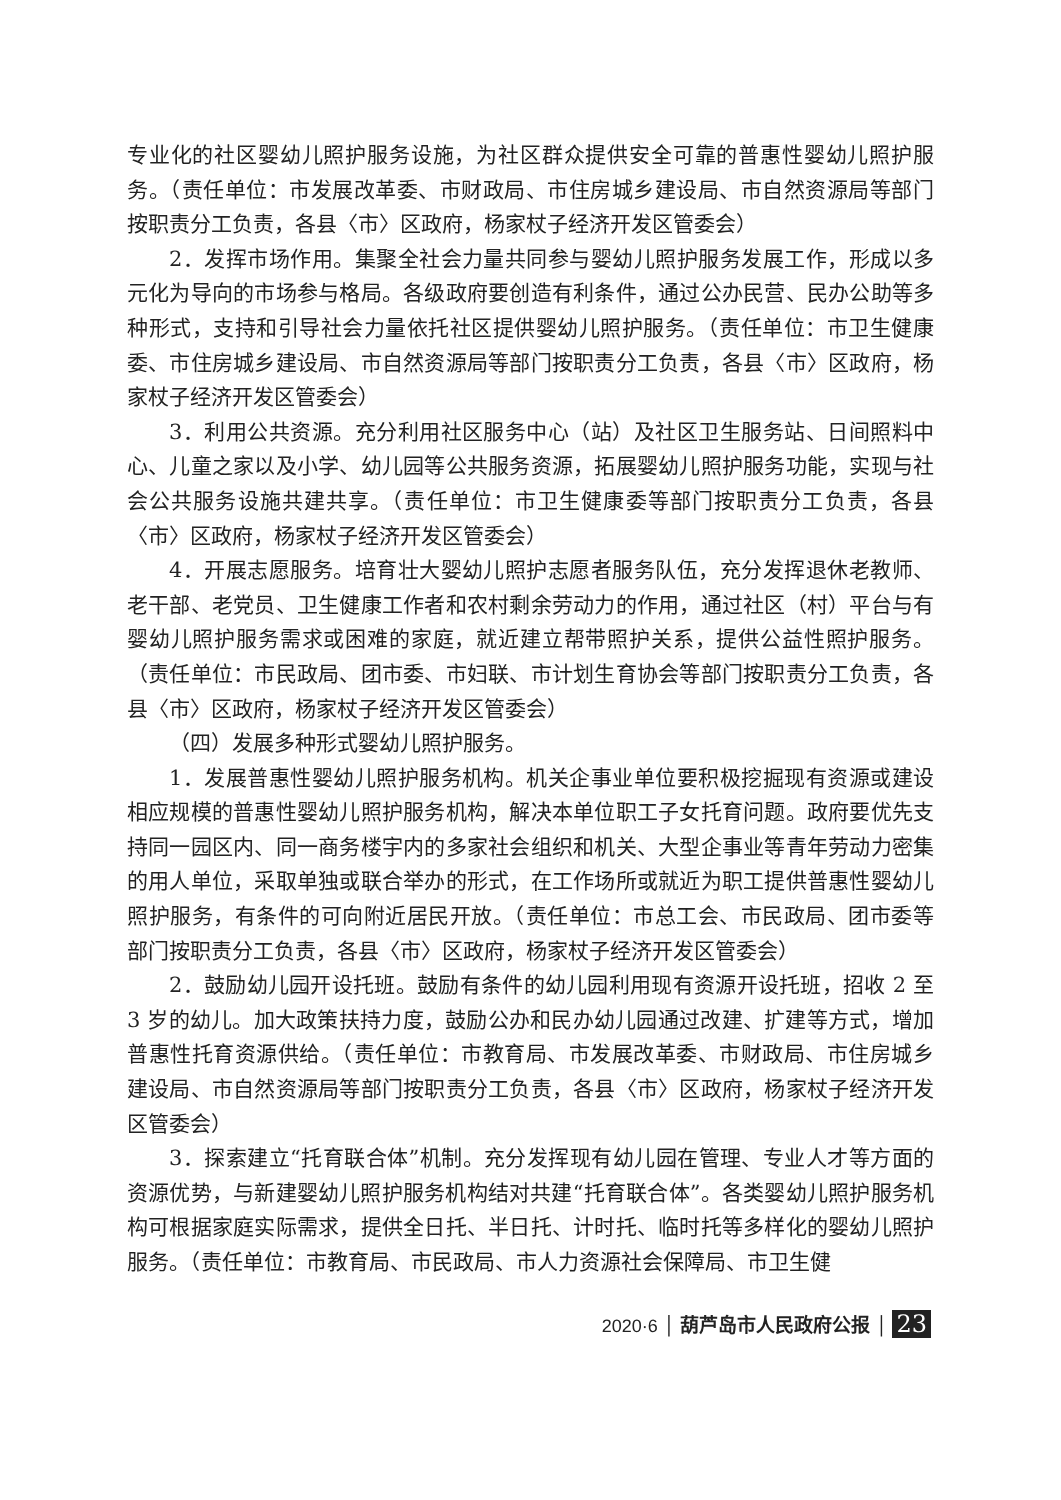专业化的社区婴幼儿照护服务设施，为社区群众提供安全可靠的普惠性婴幼儿照护服务。（责任单位：市发展改革委、市财政局、市住房城乡建设局、市自然资源局等部门按职责分工负责，各县〈市〉区政府，杨家杖子经济开发区管委会）
2．发挥市场作用。集聚全社会力量共同参与婴幼儿照护服务发展工作，形成以多元化为导向的市场参与格局。各级政府要创造有利条件，通过公办民营、民办公助等多种形式，支持和引导社会力量依托社区提供婴幼儿照护服务。（责任单位：市卫生健康委、市住房城乡建设局、市自然资源局等部门按职责分工负责，各县〈市〉区政府，杨家杖子经济开发区管委会）
3．利用公共资源。充分利用社区服务中心（站）及社区卫生服务站、日间照料中心、儿童之家以及小学、幼儿园等公共服务资源，拓展婴幼儿照护服务功能，实现与社会公共服务设施共建共享。（责任单位：市卫生健康委等部门按职责分工负责，各县〈市〉区政府，杨家杖子经济开发区管委会）
4．开展志愿服务。培育壮大婴幼儿照护志愿者服务队伍，充分发挥退休老教师、老干部、老党员、卫生健康工作者和农村剩余劳动力的作用，通过社区（村）平台与有婴幼儿照护服务需求或困难的家庭，就近建立帮带照护关系，提供公益性照护服务。（责任单位：市民政局、团市委、市妇联、市计划生育协会等部门按职责分工负责，各县〈市〉区政府，杨家杖子经济开发区管委会）
（四）发展多种形式婴幼儿照护服务。
1．发展普惠性婴幼儿照护服务机构。机关企事业单位要积极挖掘现有资源或建设相应规模的普惠性婴幼儿照护服务机构，解决本单位职工子女托育问题。政府要优先支持同一园区内、同一商务楼宇内的多家社会组织和机关、大型企事业等青年劳动力密集的用人单位，采取单独或联合举办的形式，在工作场所或就近为职工提供普惠性婴幼儿照护服务，有条件的可向附近居民开放。（责任单位：市总工会、市民政局、团市委等部门按职责分工负责，各县〈市〉区政府，杨家杖子经济开发区管委会）
2．鼓励幼儿园开设托班。鼓励有条件的幼儿园利用现有资源开设托班，招收 2 至 3 岁的幼儿。加大政策扶持力度，鼓励公办和民办幼儿园通过改建、扩建等方式，增加普惠性托育资源供给。（责任单位：市教育局、市发展改革委、市财政局、市住房城乡建设局、市自然资源局等部门按职责分工负责，各县〈市〉区政府，杨家杖子经济开发区管委会）
3．探索建立“托育联合体”机制。充分发挥现有幼儿园在管理、专业人才等方面的资源优势，与新建婴幼儿照护服务机构结对共建“托育联合体”。各类婴幼儿照护服务机构可根据家庭实际需求，提供全日托、半日托、计时托、临时托等多样化的婴幼儿照护服务。（责任单位：市教育局、市民政局、市人力资源社会保障局、市卫生健
2020·6 │ 葫芦岛市人民政府公报 │ 23